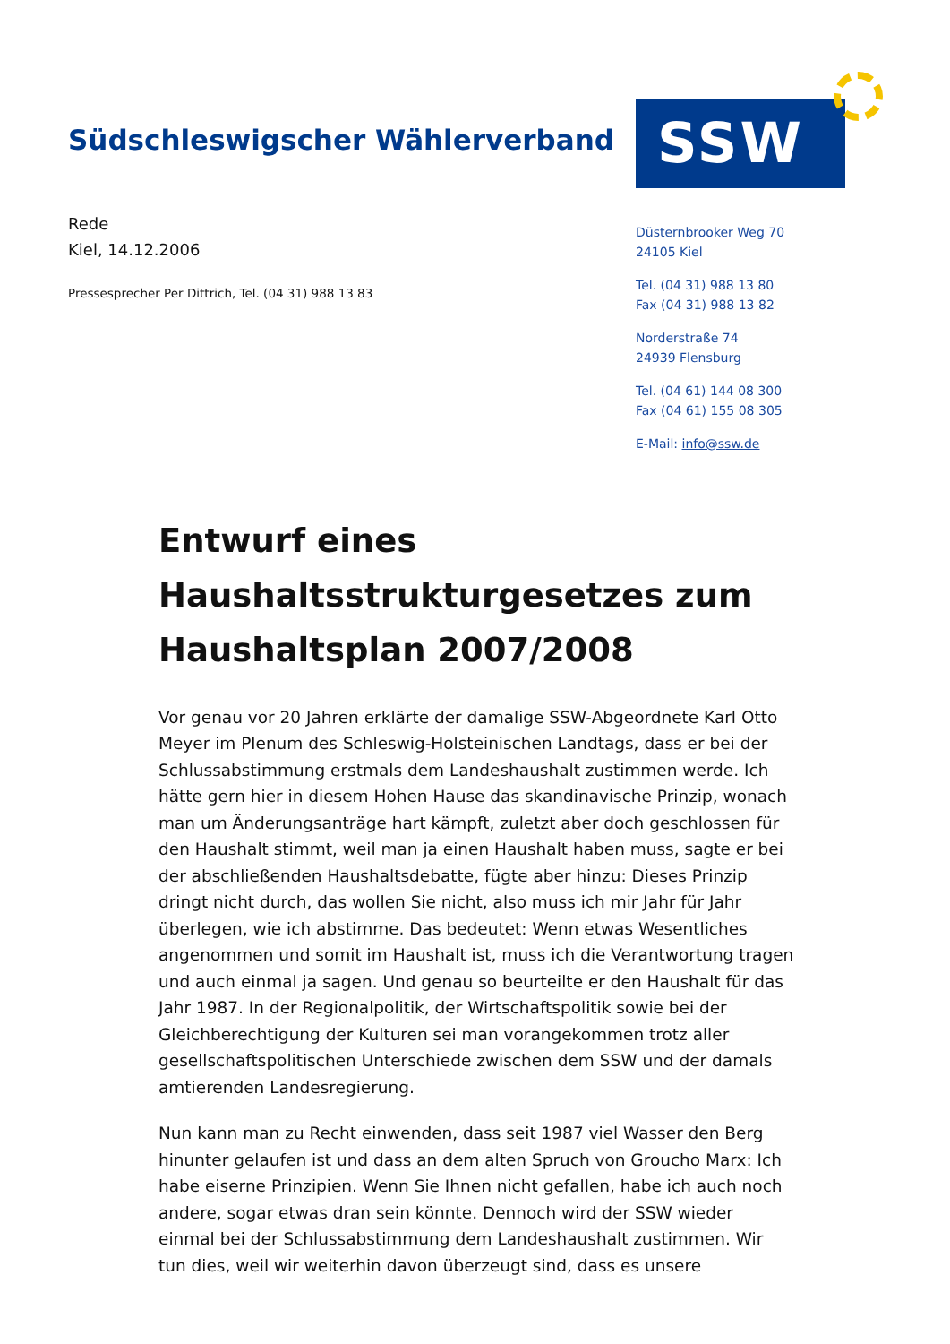Südschleswigscher Wählerverband
SSW
Rede
Kiel, 14.12.2006
Pressesprecher Per Dittrich, Tel. (04 31) 988 13 83
Düsternbrooker Weg 70
24105 Kiel
Tel. (04 31) 988 13 80
Fax (04 31) 988 13 82
Norderstraße 74
24939 Flensburg
Tel. (04 61) 144 08 300
Fax (04 61) 155 08 305
E-Mail: info@ssw.de
Entwurf eines Haushaltsstrukturgesetzes zum Haushaltsplan 2007/2008
Vor genau vor 20 Jahren erklärte der damalige SSW-Abgeordnete Karl Otto Meyer im Plenum des Schleswig-Holsteinischen Landtags, dass er bei der Schlussabstimmung erstmals dem Landeshaushalt zustimmen werde. Ich hätte gern hier in diesem Hohen Hause das skandinavische Prinzip, wonach man um Änderungsanträge hart kämpft, zuletzt aber doch geschlossen für den Haushalt stimmt, weil man ja einen Haushalt haben muss, sagte er bei der abschließenden Haushaltsdebatte, fügte aber hinzu: Dieses Prinzip dringt nicht durch, das wollen Sie nicht, also muss ich mir Jahr für Jahr überlegen, wie ich abstimme. Das bedeutet: Wenn etwas Wesentliches angenommen und somit im Haushalt ist, muss ich die Verantwortung tragen und auch einmal ja sagen. Und genau so beurteilte er den Haushalt für das Jahr 1987. In der Regionalpolitik, der Wirtschaftspolitik sowie bei der Gleichberechtigung der Kulturen sei man vorangekommen trotz aller gesellschaftspolitischen Unterschiede zwischen dem SSW und der damals amtierenden Landesregierung.
Nun kann man zu Recht einwenden, dass seit 1987 viel Wasser den Berg hinunter gelaufen ist und dass an dem alten Spruch von Groucho Marx: Ich habe eiserne Prinzipien. Wenn Sie Ihnen nicht gefallen, habe ich auch noch andere, sogar etwas dran sein könnte. Dennoch wird der SSW wieder einmal bei der Schlussabstimmung dem Landeshaushalt zustimmen. Wir tun dies, weil wir weiterhin davon überzeugt sind, dass es unsere